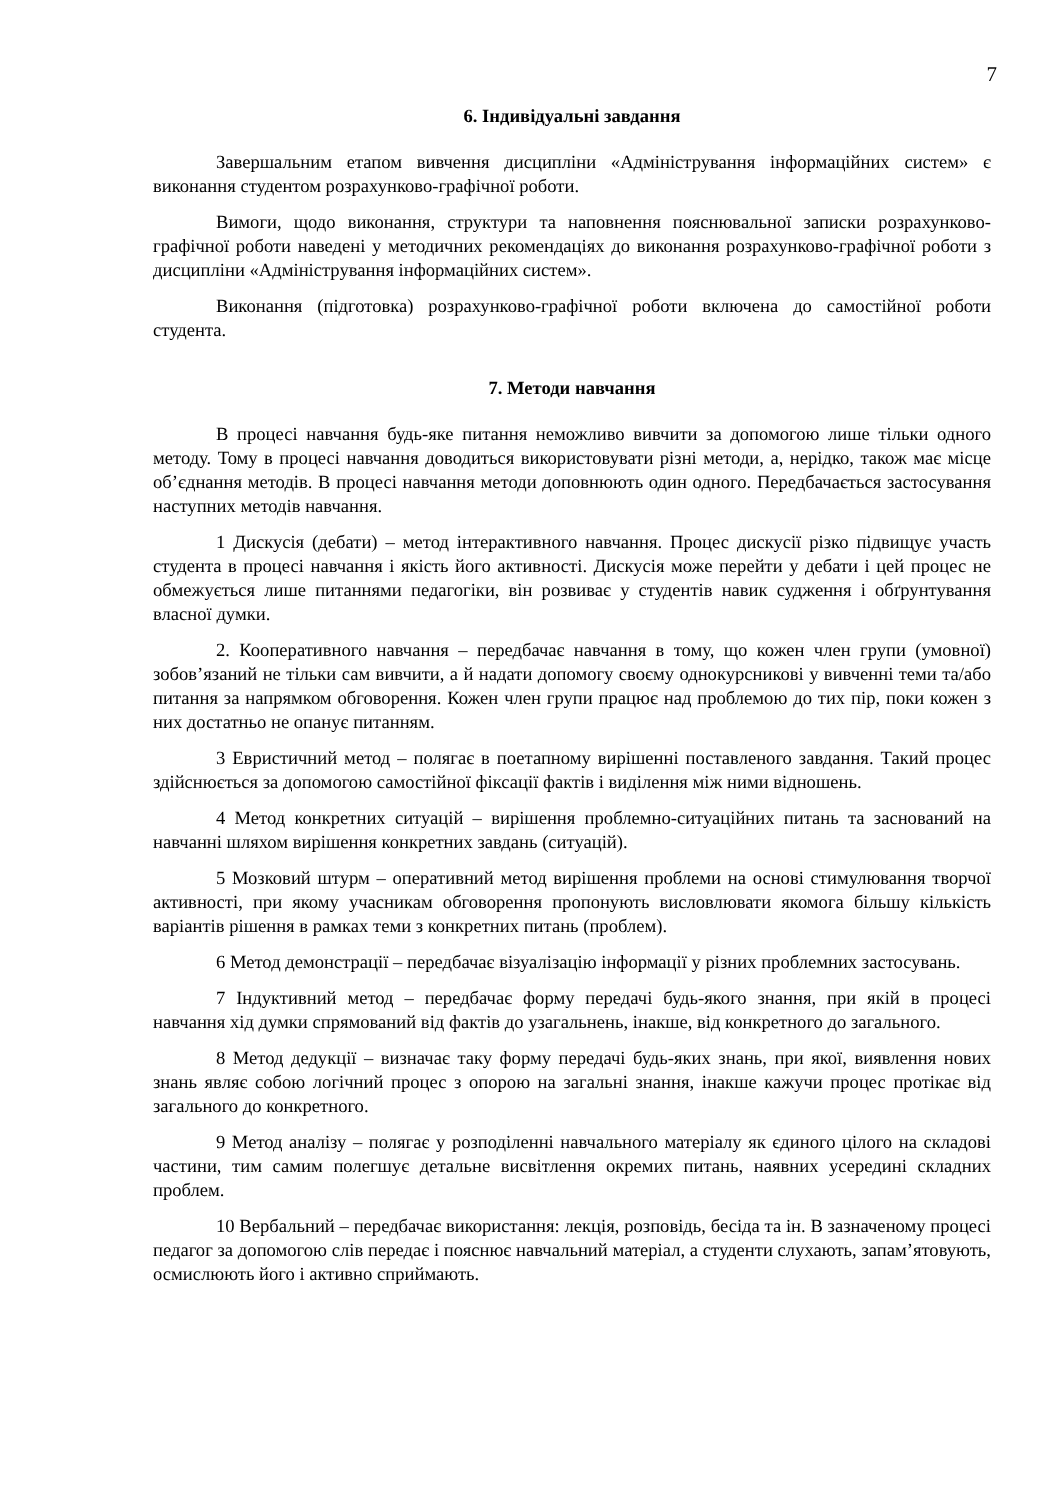7
6. Індивідуальні завдання
Завершальним етапом вивчення дисципліни «Адміністрування інформаційних систем» є виконання студентом розрахунково-графічної роботи.
Вимоги, щодо виконання, структури та наповнення пояснювальної записки розрахунково-графічної роботи наведені у методичних рекомендаціях до виконання розрахунково-графічної роботи з дисципліни «Адміністрування інформаційних систем».
Виконання (підготовка) розрахунково-графічної роботи включена до самостійної роботи студента.
7. Методи навчання
В процесі навчання будь-яке питання неможливо вивчити за допомогою лише тільки одного методу. Тому в процесі навчання доводиться використовувати різні методи, а, нерідко, також має місце об’єднання методів. В процесі навчання методи доповнюють один одного. Передбачається застосування наступних методів навчання.
1 Дискусія (дебати) – метод інтерактивного навчання. Процес дискусії різко підвищує участь студента в процесі навчання і якість його активності. Дискусія може перейти у дебати і цей процес не обмежується лише питаннями педагогіки, він розвиває у студентів навик судження і обґрунтування власної думки.
2. Кооперативного навчання – передбачає навчання в тому, що кожен член групи (умовної) зобов’язаний не тільки сам вивчити, а й надати допомогу своєму однокурсникові у вивченні теми та/або питання за напрямком обговорення. Кожен член групи працює над проблемою до тих пір, поки кожен з них достатньо не опанує питанням.
3 Евристичний метод – полягає в поетапному вирішенні поставленого завдання. Такий процес здійснюється за допомогою самостійної фіксації фактів і виділення між ними відношень.
4 Метод конкретних ситуацій – вирішення проблемно-ситуаційних питань та заснований на навчанні шляхом вирішення конкретних завдань (ситуацій).
5 Мозковий штурм – оперативний метод вирішення проблеми на основі стимулювання творчої активності, при якому учасникам обговорення пропонують висловлювати якомога більшу кількість варіантів рішення в рамках теми з конкретних питань (проблем).
6 Метод демонстрації – передбачає візуалізацію інформації у різних проблемних застосувань.
7 Індуктивний метод – передбачає форму передачі будь-якого знання, при якій в процесі навчання хід думки спрямований від фактів до узагальнень, інакше, від конкретного до загального.
8 Метод дедукції – визначає таку форму передачі будь-яких знань, при якої, виявлення нових знань являє собою логічний процес з опорою на загальні знання, інакше кажучи процес протікає від загального до конкретного.
9 Метод аналізу – полягає у розподіленні навчального матеріалу як єдиного цілого на складові частини, тим самим полегшує детальне висвітлення окремих питань, наявних усередині складних проблем.
10 Вербальний – передбачає використання: лекція, розповідь, бесіда та ін. В зазначеному процесі педагог за допомогою слів передає і пояснює навчальний матеріал, а студенти слухають, запам’ятовують, осмислюють його і активно сприймають.